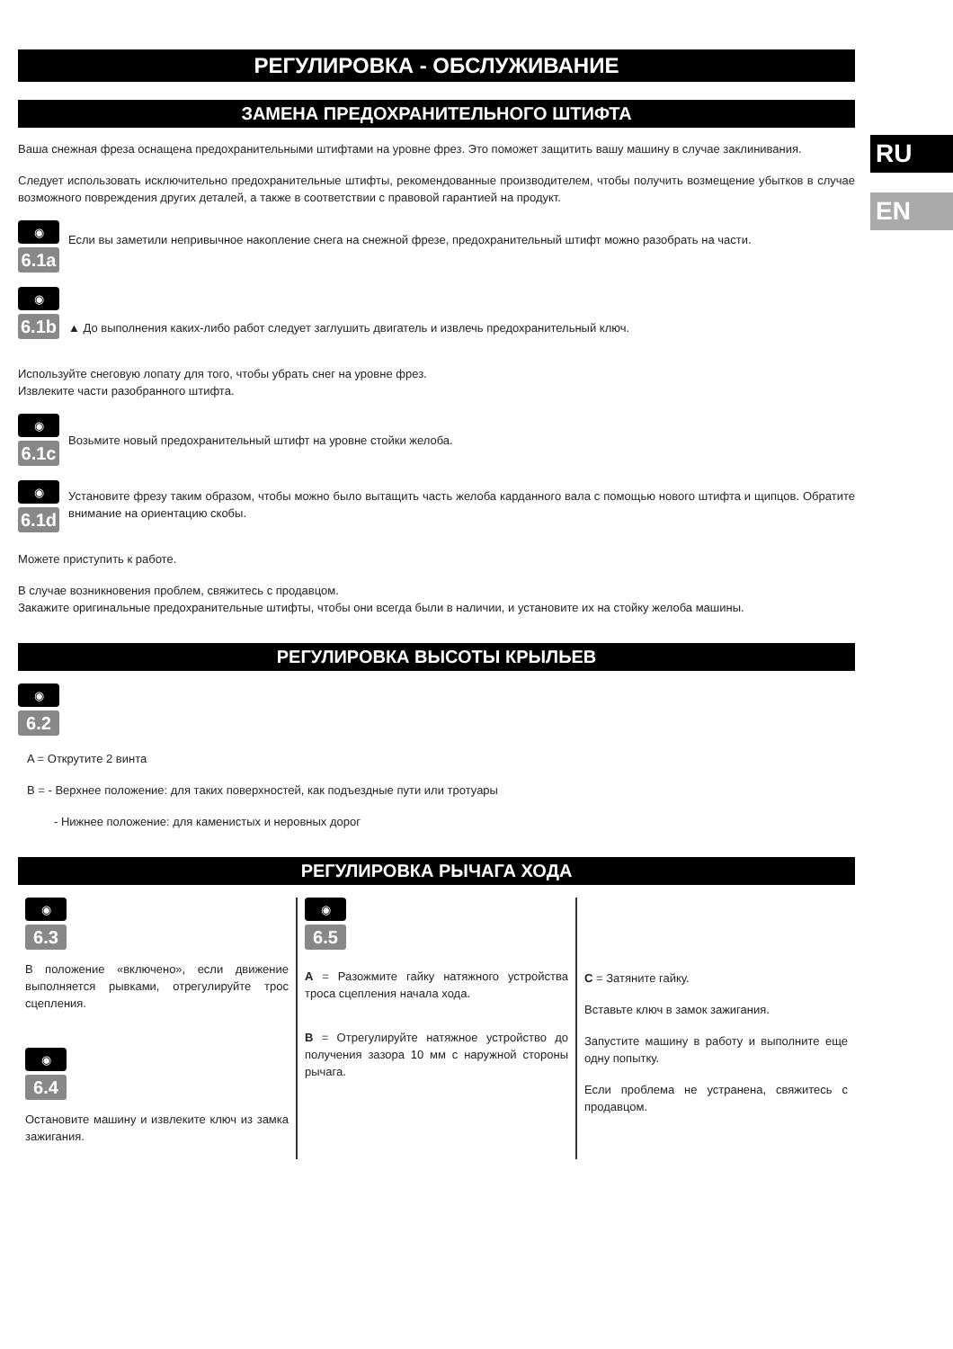РЕГУЛИРОВКА - ОБСЛУЖИВАНИЕ
ЗАМЕНА ПРЕДОХРАНИТЕЛЬНОГО ШТИФТА
Ваша снежная фреза оснащена предохранительными штифтами на уровне фрез. Это поможет защитить вашу машину в случае заклинивания.
Следует использовать исключительно предохранительные штифты, рекомендованные производителем, чтобы получить возмещение убытков в случае возможного повреждения других деталей, а также в соответствии с правовой гарантией на продукт.
◉
6.1a
Если вы заметили непривычное накопление снега на снежной фрезе, предохранительный штифт можно разобрать на части.
◉
6.1b
▲ До выполнения каких-либо работ следует заглушить двигатель и извлечь предохранительный ключ.
Используйте снеговую лопату для того, чтобы убрать снег на уровне фрез.
Извлеките части разобранного штифта.
◉
6.1c
Возьмите новый предохранительный штифт на уровне стойки желоба.
◉
6.1d
Установите фрезу таким образом, чтобы можно было вытащить часть желоба карданного вала с помощью нового штифта и щипцов. Обратите внимание на ориентацию скобы.
Можете приступить к работе.
В случае возникновения проблем, свяжитесь с продавцом.
Закажите оригинальные предохранительные штифты, чтобы они всегда были в наличии, и установите их на стойку желоба машины.
РЕГУЛИРОВКА ВЫСОТЫ КРЫЛЬЕВ
◉
6.2
A = Открутите 2 винта
B = - Верхнее положение: для таких поверхностей, как подъездные пути или тротуары
- Нижнее положение: для каменистых и неровных дорог
РЕГУЛИРОВКА РЫЧАГА ХОДА
◉
6.3
В положение «включено», если движение выполняется рывками, отрегулируйте трос сцепления.
◉
6.4
Остановите машину и извлеките ключ из замка зажигания.
◉
6.5
A = Разожмите гайку натяжного устройства троса сцепления начала хода.
B = Отрегулируйте натяжное устройство до получения зазора 10 мм с наружной стороны рычага.
C = Затяните гайку.
Вставьте ключ в замок зажигания.
Запустите машину в работу и выполните еще одну попытку.
Если проблема не устранена, свяжитесь с продавцом.
RU
EN